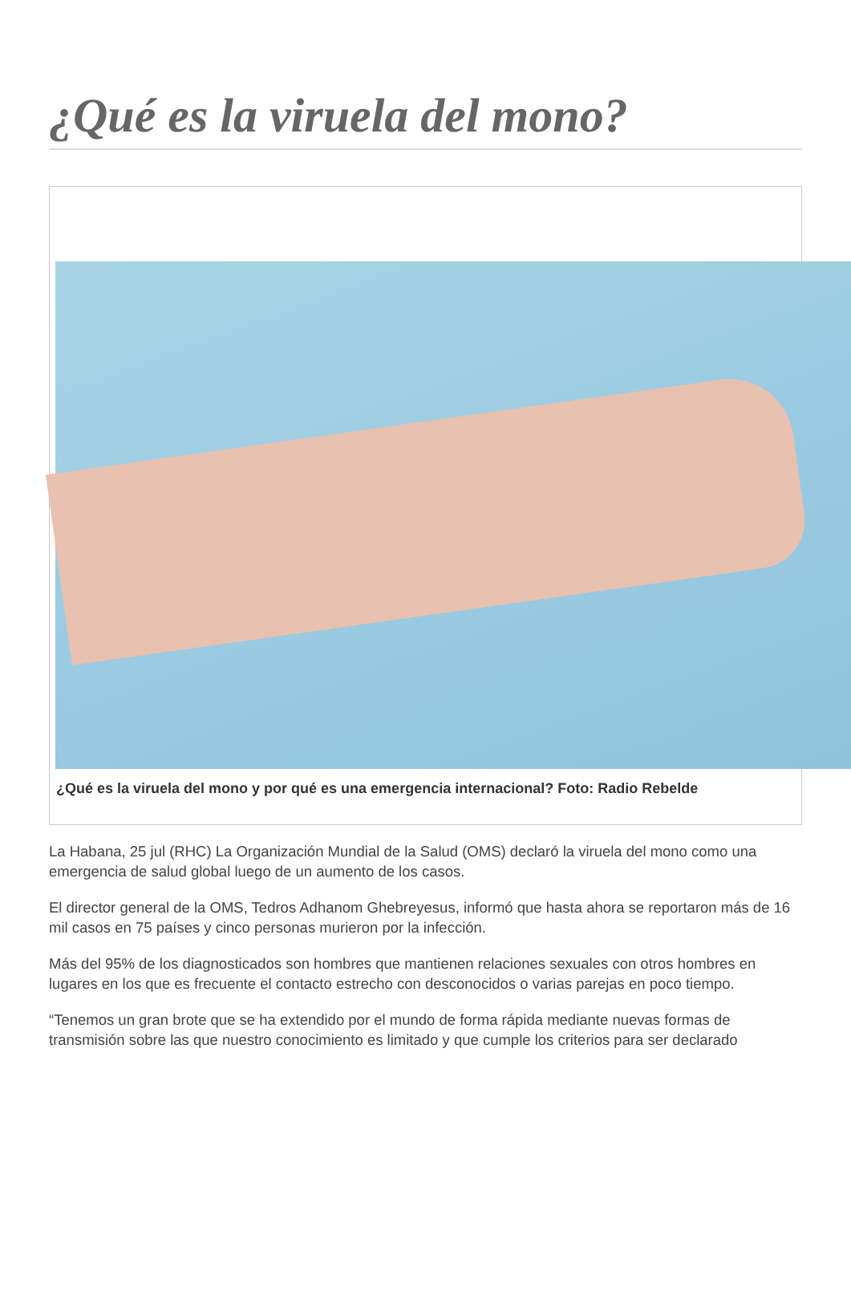¿Qué es la viruela del mono?
¿Qué es la viruela del mono y por qué es una emergencia internacional? Foto: Radio Rebelde
La Habana, 25 jul (RHC) La Organización Mundial de la Salud (OMS) declaró la viruela del mono como una emergencia de salud global luego de un aumento de los casos.
El director general de la OMS, Tedros Adhanom Ghebreyesus, informó que hasta ahora se reportaron más de 16 mil casos en 75 países y cinco personas murieron por la infección.
Más del 95% de los diagnosticados son hombres que mantienen relaciones sexuales con otros hombres en lugares en los que es frecuente el contacto estrecho con desconocidos o varias parejas en poco tiempo.
“Tenemos un gran brote que se ha extendido por el mundo de forma rápida mediante nuevas formas de transmisión sobre las que nuestro conocimiento es limitado y que cumple los criterios para ser declarado